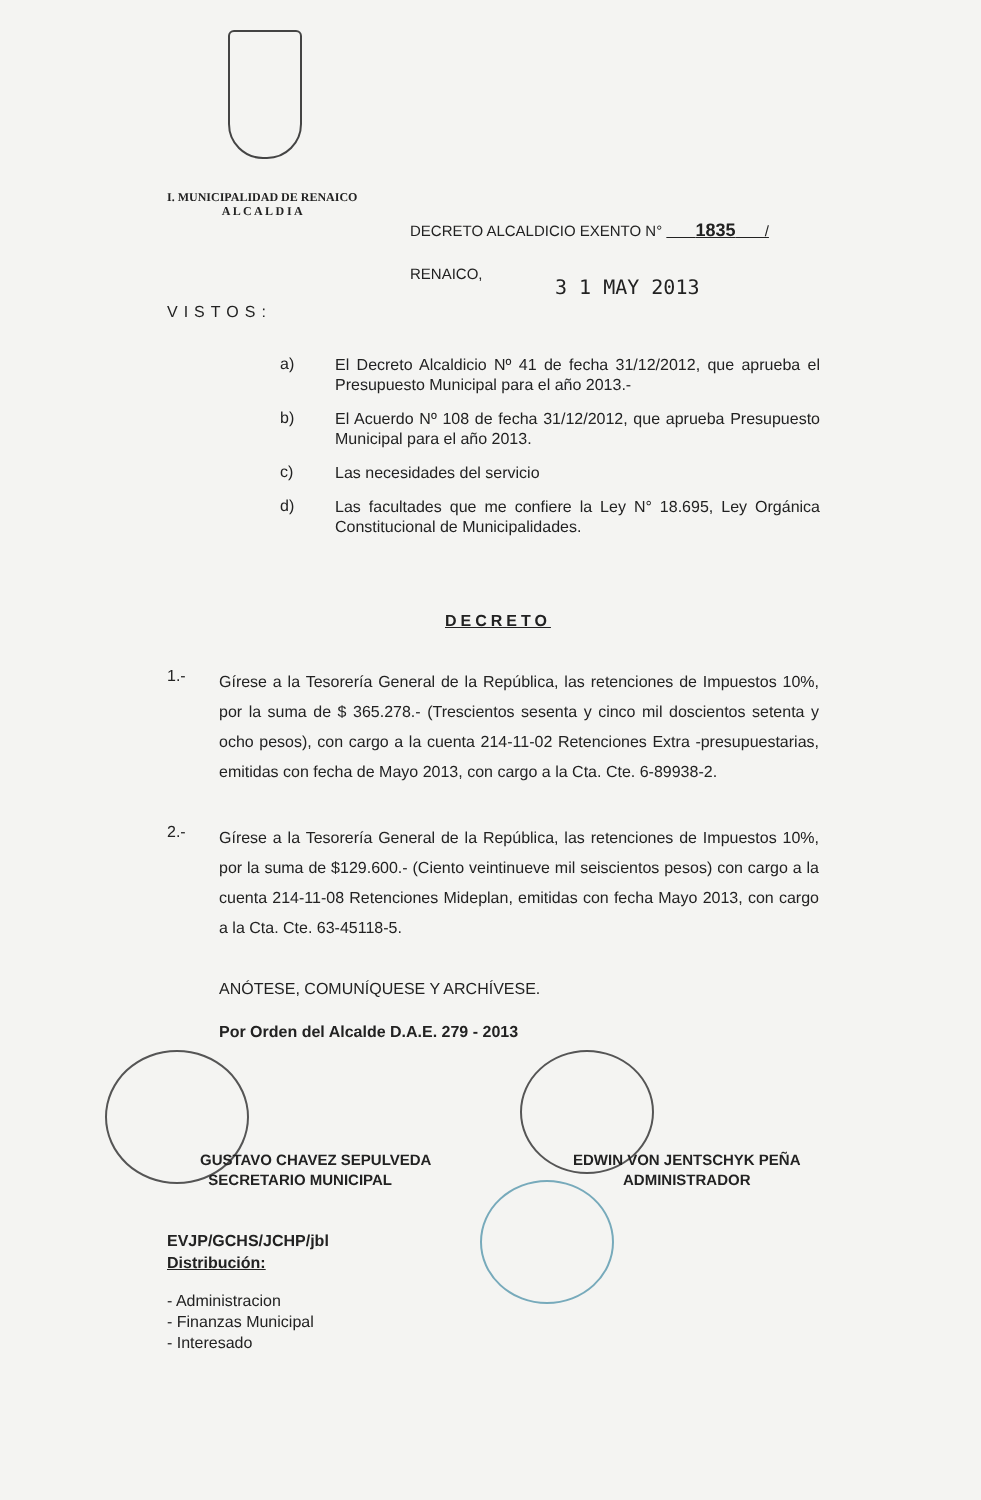I. MUNICIPALIDAD DE RENAICO
A L C A L D I A
DECRETO ALCALDICIO EXENTO N° 1835 /
RENAICO,
3 1 MAY 2013
VISTOS:
a)
El Decreto Alcaldicio Nº 41 de fecha 31/12/2012, que aprueba el Presupuesto Municipal para el año 2013.-
b)
El Acuerdo Nº 108 de fecha 31/12/2012, que aprueba Presupuesto Municipal para el año 2013.
c)
Las necesidades del servicio
d)
Las facultades que me confiere la Ley N° 18.695, Ley Orgánica Constitucional de Municipalidades.
DECRETO
1.-
Gírese a la Tesorería General de la República, las retenciones de Impuestos 10%, por la suma de $ 365.278.- (Trescientos sesenta y cinco mil doscientos setenta y ocho pesos), con cargo a la cuenta 214-11-02 Retenciones Extra -presupuestarias, emitidas con fecha de Mayo 2013, con cargo a la Cta. Cte. 6-89938-2.
2.-
Gírese a la Tesorería General de la República, las retenciones de Impuestos 10%, por la suma de $129.600.- (Ciento veintinueve mil seiscientos pesos) con cargo a la cuenta 214-11-08 Retenciones Mideplan, emitidas con fecha Mayo 2013, con cargo a la Cta. Cte. 63-45118-5.
ANÓTESE, COMUNÍQUESE Y ARCHÍVESE.
Por Orden del Alcalde D.A.E. 279 - 2013
GUSTAVO CHAVEZ SEPULVEDA
SECRETARIO MUNICIPAL
EDWIN VON JENTSCHYK PEÑA
ADMINISTRADOR
EVJP/GCHS/JCHP/jbl
Distribución:
- Administracion
- Finanzas Municipal
- Interesado